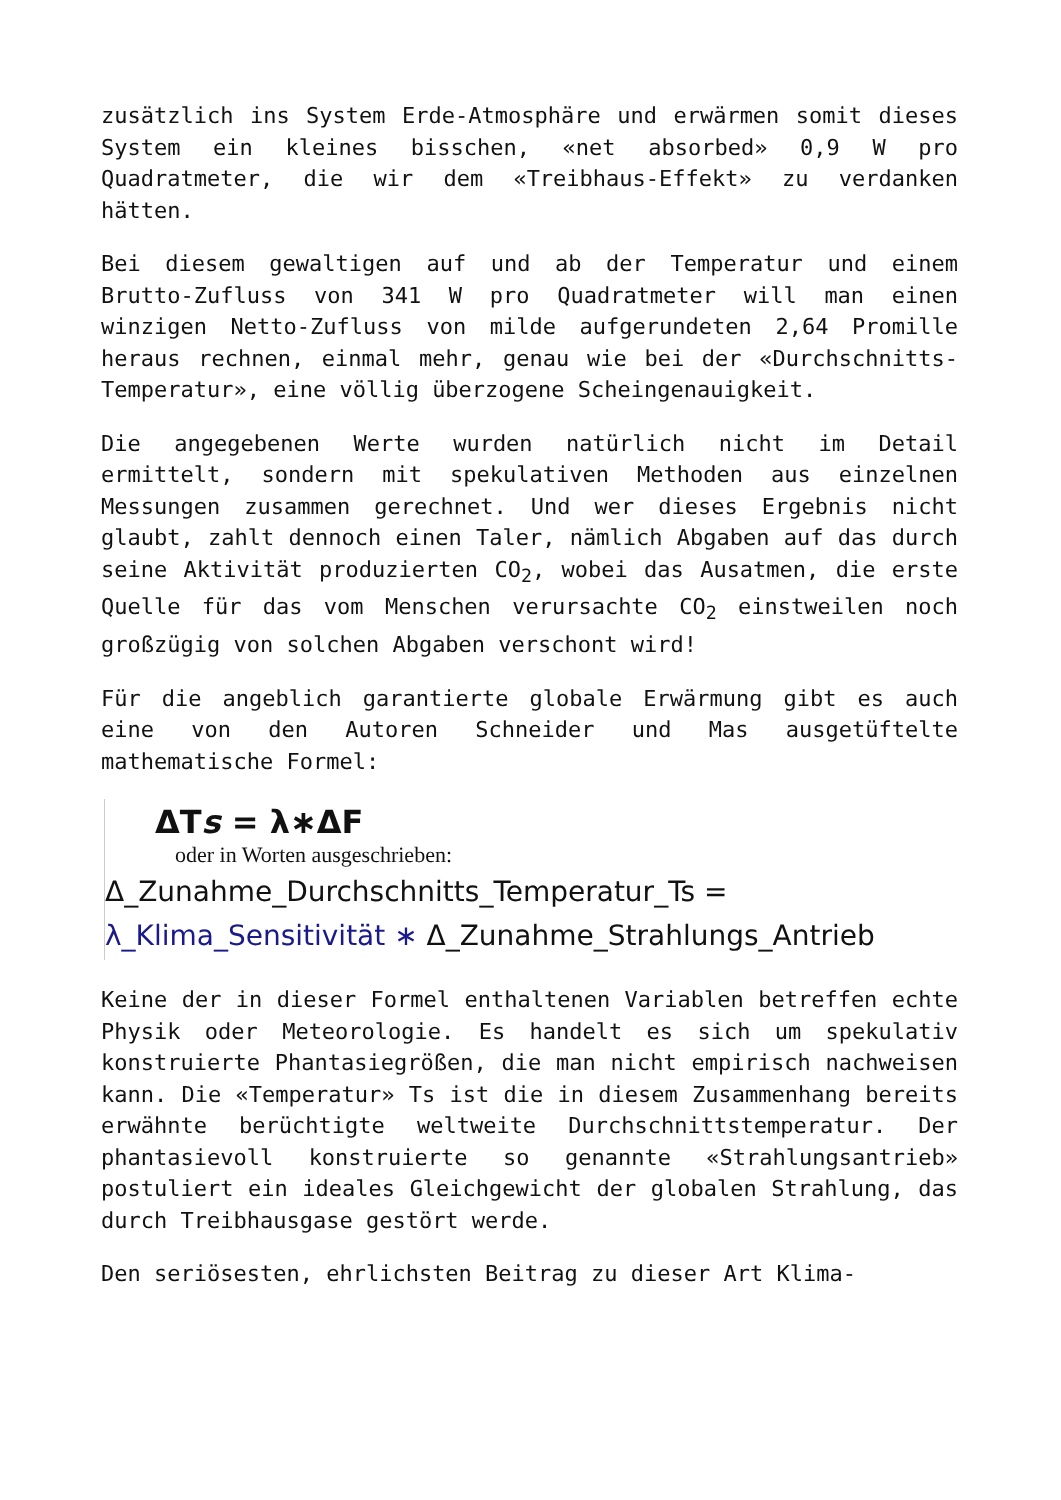zusätzlich ins System Erde-Atmosphäre und erwärmen somit dieses System ein kleines bisschen, «net absorbed» 0,9 W pro Quadratmeter, die wir dem «Treibhaus-Effekt» zu verdanken hätten.
Bei diesem gewaltigen auf und ab der Temperatur und einem Brutto-Zufluss von 341 W pro Quadratmeter will man einen winzigen Netto-Zufluss von milde aufgerundeten 2,64 Promille heraus rechnen, einmal mehr, genau wie bei der «Durchschnitts-Temperatur», eine völlig überzogene Scheingenauigkeit.
Die angegebenen Werte wurden natürlich nicht im Detail ermittelt, sondern mit spekulativen Methoden aus einzelnen Messungen zusammen gerechnet. Und wer dieses Ergebnis nicht glaubt, zahlt dennoch einen Taler, nämlich Abgaben auf das durch seine Aktivität produzierten CO<sub>2</sub>, wobei das Ausatmen, die erste Quelle für das vom Menschen verursachte CO<sub>2</sub> einstweilen noch großzügig von solchen Abgaben verschont wird!
Für die angeblich garantierte globale Erwärmung gibt es auch eine von den Autoren Schneider und Mas ausgetüftelte mathematische Formel:
ΔTs = λ∗ΔF
oder in Worten ausgeschrieben:
Δ_Zunahme_Durchschnitts_Temperatur_Ts =
λ_Klima_Sensitivität ∗ Δ_Zunahme_Strahlungs_Antrieb
Keine der in dieser Formel enthaltenen Variablen betreffen echte Physik oder Meteorologie. Es handelt es sich um spekulativ konstruierte Phantasiegrößen, die man nicht empirisch nachweisen kann. Die «Temperatur» Ts ist die in diesem Zusammenhang bereits erwähnte berüchtigte weltweite Durchschnittstemperatur. Der phantasievoll konstruierte so genannte «Strahlungsantrieb» postuliert ein ideales Gleichgewicht der globalen Strahlung, das durch Treibhausgase gestört werde.
Den seriösesten, ehrlichsten Beitrag zu dieser Art Klima-